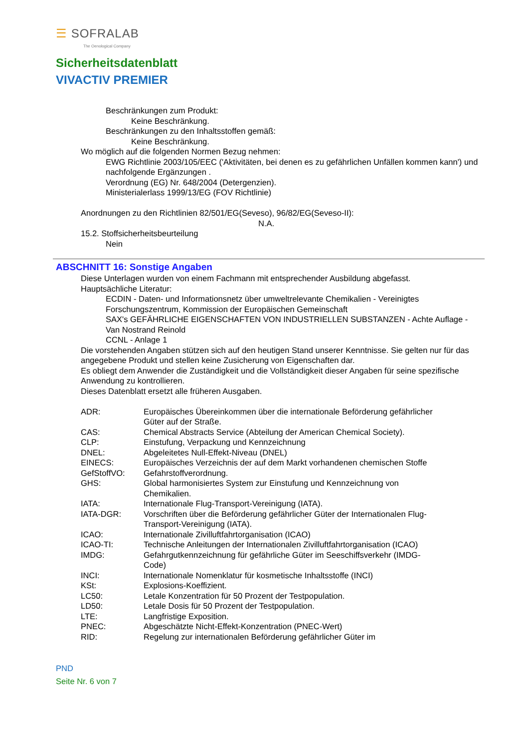☰ SOFRALAB
The Oenological Company
Sicherheitsdatenblatt
VIVACTIV PREMIER
Beschränkungen zum Produkt:
Keine Beschränkung.
Beschränkungen zu den Inhaltsstoffen gemäß:
Keine Beschränkung.
Wo möglich auf die folgenden Normen Bezug nehmen:
EWG Richtlinie 2003/105/EEC ('Aktivitäten, bei denen es zu gefährlichen Unfällen kommen kann') und nachfolgende Ergänzungen .
Verordnung (EG) Nr. 648/2004 (Detergenzien).
Ministerialerlass 1999/13/EG (FOV Richtlinie)
Anordnungen zu den Richtlinien 82/501/EG(Seveso), 96/82/EG(Seveso-II):
N.A.
15.2. Stoffsicherheitsbeurteilung
Nein
ABSCHNITT 16: Sonstige Angaben
Diese Unterlagen wurden von einem Fachmann mit entsprechender Ausbildung abgefasst.
Hauptsächliche Literatur:
ECDIN - Daten- und Informationsnetz über umweltrelevante Chemikalien - Vereinigtes Forschungszentrum, Kommission der Europäischen Gemeinschaft
SAX's GEFÄHRLICHE EIGENSCHAFTEN VON INDUSTRIELLEN SUBSTANZEN - Achte Auflage - Van Nostrand Reinold
CCNL - Anlage 1
Die vorstehenden Angaben stützen sich auf den heutigen Stand unserer Kenntnisse. Sie gelten nur für das angegebene Produkt und stellen keine Zusicherung von Eigenschaften dar.
Es obliegt dem Anwender die Zuständigkeit und die Vollständigkeit dieser Angaben für seine spezifische Anwendung zu kontrollieren.
Dieses Datenblatt ersetzt alle früheren Ausgaben.
| ADR: | Europäisches Übereinkommen über die internationale Beförderung gefährlicher Güter auf der Straße. |
| CAS: | Chemical Abstracts Service (Abteilung der American Chemical Society). |
| CLP: | Einstufung, Verpackung und Kennzeichnung |
| DNEL: | Abgeleitetes Null-Effekt-Niveau (DNEL) |
| EINECS: | Europäisches Verzeichnis der auf dem Markt vorhandenen chemischen Stoffe |
| GefStoffVO: | Gefahrstoffverordnung. |
| GHS: | Global harmonisiertes System zur Einstufung und Kennzeichnung von Chemikalien. |
| IATA: | Internationale Flug-Transport-Vereinigung (IATA). |
| IATA-DGR: | Vorschriften über die Beförderung gefährlicher Güter der Internationalen Flug-Transport-Vereinigung (IATA). |
| ICAO: | Internationale Zivilluftfahrtorganisation (ICAO) |
| ICAO-TI: | Technische Anleitungen der Internationalen Zivilluftfahrtorganisation (ICAO) |
| IMDG: | Gefahrgutkennzeichnung für gefährliche Güter im Seeschiffsverkehr (IMDG-Code) |
| INCI: | Internationale Nomenklatur für kosmetische Inhaltsstoffe (INCI) |
| KSt: | Explosions-Koeffizient. |
| LC50: | Letale Konzentration für 50 Prozent der Testpopulation. |
| LD50: | Letale Dosis für 50 Prozent der Testpopulation. |
| LTE: | Langfristige Exposition. |
| PNEC: | Abgeschätzte Nicht-Effekt-Konzentration (PNEC-Wert) |
| RID: | Regelung zur internationalen Beförderung gefährlicher Güter im |
PND
Seite Nr. 6 von 7